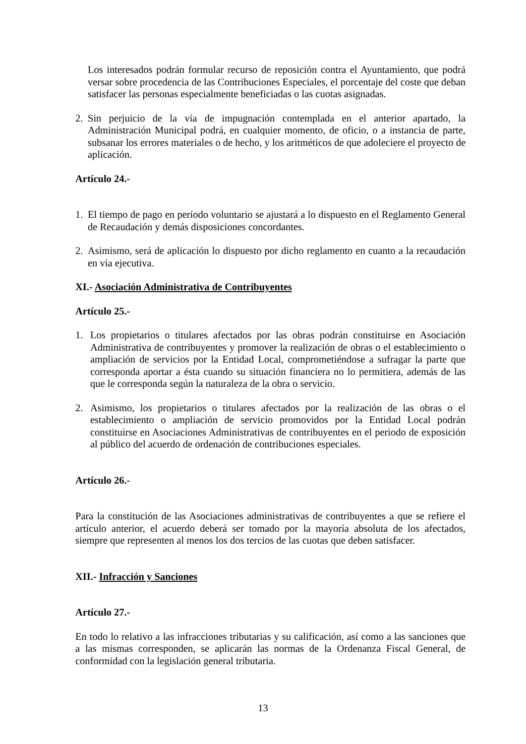Los interesados podrán formular recurso de reposición contra el Ayuntamiento, que podrá versar sobre procedencia de las Contribuciones Especiales, el porcentaje del coste que deban satisfacer las personas especialmente beneficiadas o las cuotas asignadas.
2. Sin perjuicio de la vía de impugnación contemplada en el anterior apartado, la Administración Municipal podrá, en cualquier momento, de oficio, o a instancia de parte, subsanar los errores materiales o de hecho, y los aritméticos de que adoleciere el proyecto de aplicación.
Artículo 24.-
1. El tiempo de pago en período voluntario se ajustará a lo dispuesto en el Reglamento General de Recaudación y demás disposiciones concordantes.
2. Asimismo, será de aplicación lo dispuesto por dicho reglamento en cuanto a la recaudación en vía ejecutiva.
XI.- Asociación Administrativa de Contribuyentes
Artículo 25.-
1. Los propietarios o titulares afectados por las obras podrán constituirse en Asociación Administrativa de contribuyentes y promover la realización de obras o el establecimiento o ampliación de servicios por la Entidad Local, comprometiéndose a sufragar la parte que corresponda aportar a ésta cuando su situación financiera no lo permitiera, además de las que le corresponda según la naturaleza de la obra o servicio.
2. Asimismo, los propietarios o titulares afectados por la realización de las obras o el establecimiento o ampliación de servicio promovidos por la Entidad Local podrán constituirse en Asociaciones Administrativas de contribuyentes en el periodo de exposición al público del acuerdo de ordenación de contribuciones especiales.
Artículo 26.-
Para la constitución de las Asociaciones administrativas de contribuyentes a que se refiere el artículo anterior, el acuerdo deberá ser tomado por la mayoría absoluta de los afectados, siempre que representen al menos los dos tercios de las cuotas que deben satisfacer.
XII.- Infracción y Sanciones
Artículo 27.-
En todo lo relativo a las infracciones tributarias y su calificación, así como a las sanciones que a las mismas corresponden, se aplicarán las normas de la Ordenanza Fiscal General, de conformidad con la legislación general tributaria.
13